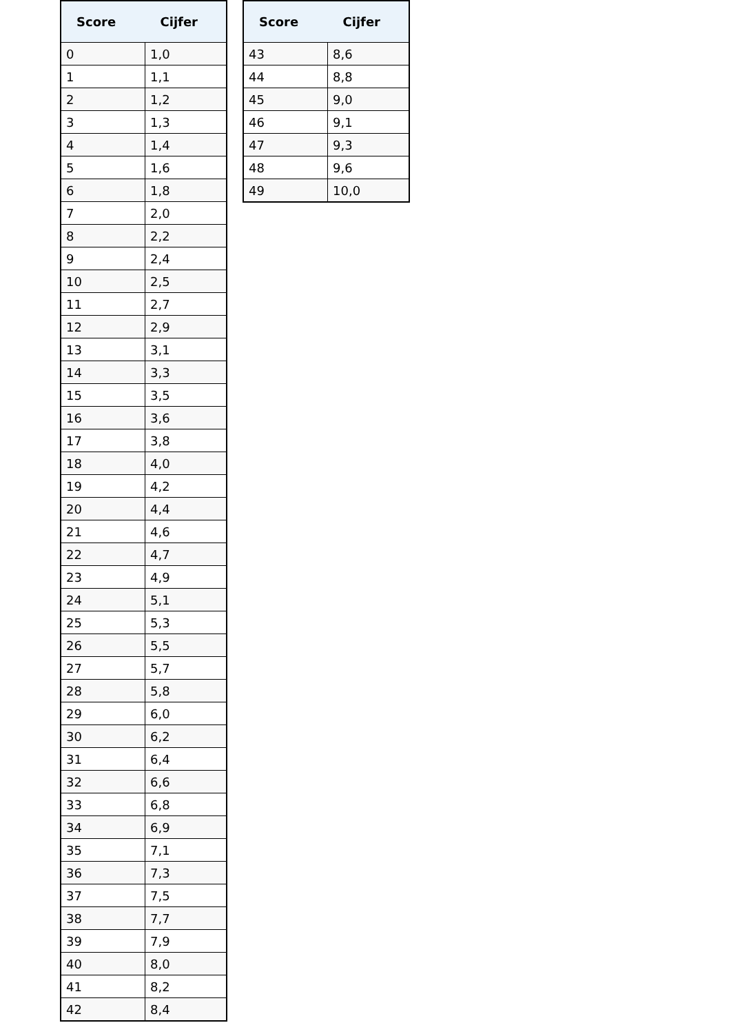| Score | Cijfer |
| --- | --- |
| 0 | 1,0 |
| 1 | 1,1 |
| 2 | 1,2 |
| 3 | 1,3 |
| 4 | 1,4 |
| 5 | 1,6 |
| 6 | 1,8 |
| 7 | 2,0 |
| 8 | 2,2 |
| 9 | 2,4 |
| 10 | 2,5 |
| 11 | 2,7 |
| 12 | 2,9 |
| 13 | 3,1 |
| 14 | 3,3 |
| 15 | 3,5 |
| 16 | 3,6 |
| 17 | 3,8 |
| 18 | 4,0 |
| 19 | 4,2 |
| 20 | 4,4 |
| 21 | 4,6 |
| 22 | 4,7 |
| 23 | 4,9 |
| 24 | 5,1 |
| 25 | 5,3 |
| 26 | 5,5 |
| 27 | 5,7 |
| 28 | 5,8 |
| 29 | 6,0 |
| 30 | 6,2 |
| 31 | 6,4 |
| 32 | 6,6 |
| 33 | 6,8 |
| 34 | 6,9 |
| 35 | 7,1 |
| 36 | 7,3 |
| 37 | 7,5 |
| 38 | 7,7 |
| 39 | 7,9 |
| 40 | 8,0 |
| 41 | 8,2 |
| 42 | 8,4 |
| Score | Cijfer |
| --- | --- |
| 43 | 8,6 |
| 44 | 8,8 |
| 45 | 9,0 |
| 46 | 9,1 |
| 47 | 9,3 |
| 48 | 9,6 |
| 49 | 10,0 |